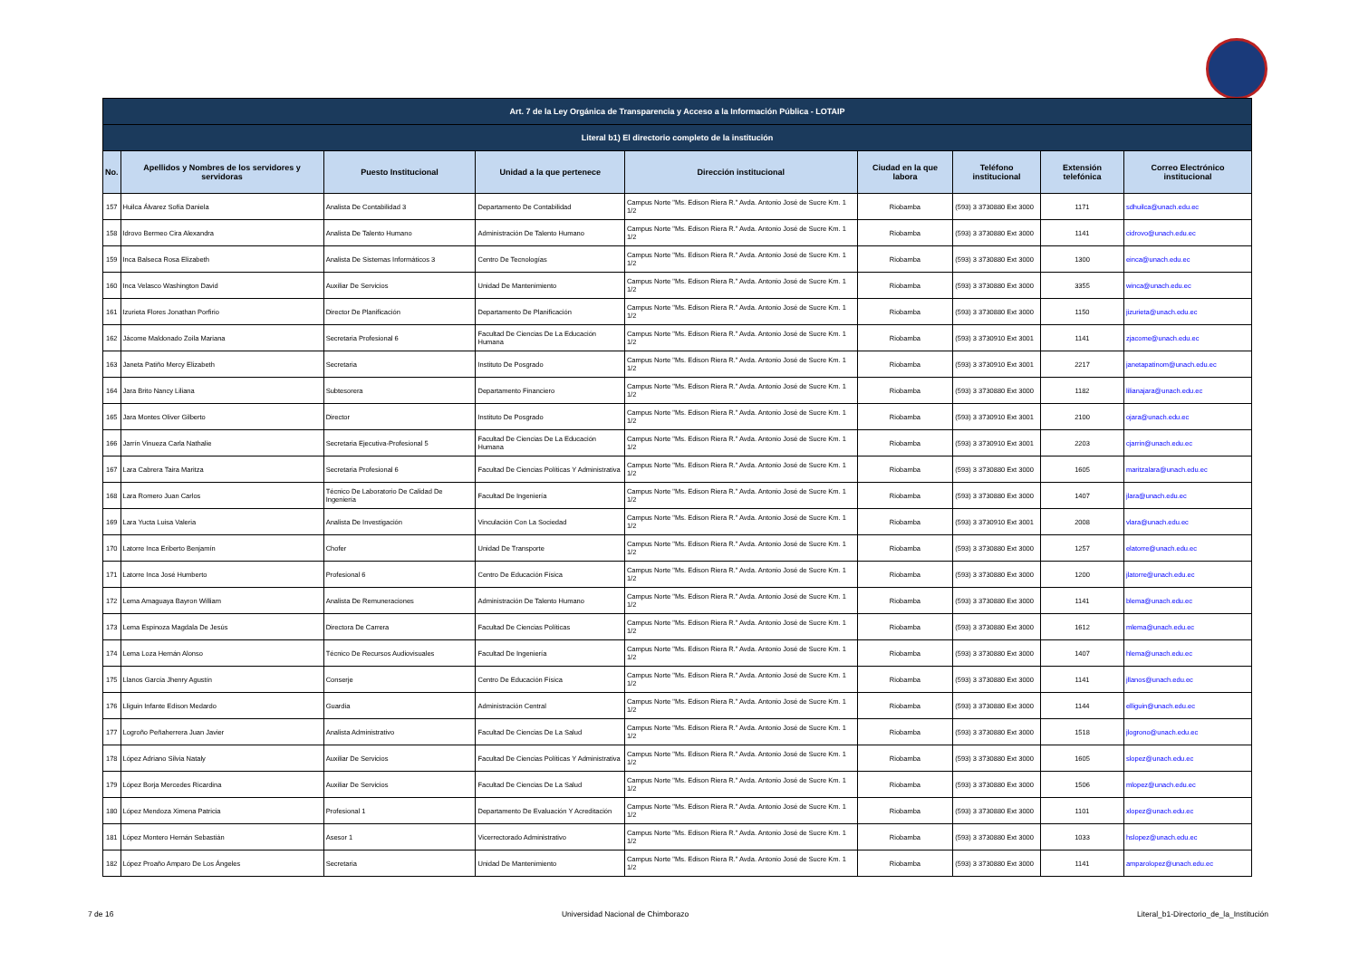| Art. 7 de la Ley Orgánica de Transparencia y Acceso a la Información Pública - LOTAIP | | | | | | | | |
| --- | --- | --- | --- | --- | --- | --- | --- | --- |
| Literal b1) El directorio completo de la institución | | | | | | | | |
| No. | Apellidos y Nombres de los servidores y servidoras | Puesto Institucional | Unidad a la que pertenece | Dirección institucional | Ciudad en la que labora | Teléfono institucional | Extensión telefónica | Correo Electrónico institucional |
| 157 | Huilca Álvarez Sofía Daniela | Analista De Contabilidad 3 | Departamento De Contabilidad | Campus Norte "Ms. Edison Riera R." Avda. Antonio José de Sucre Km. 1 1/2 | Riobamba | (593) 3 3730880 Ext 3000 | 1171 | sdhuilca@unach.edu.ec |
| 158 | Idrovo Bermeo Cira Alexandra | Analista De Talento Humano | Administración De Talento Humano | Campus Norte "Ms. Edison Riera R." Avda. Antonio José de Sucre Km. 1 1/2 | Riobamba | (593) 3 3730880 Ext 3000 | 1141 | cidrovo@unach.edu.ec |
| 159 | Inca Balseca Rosa Elizabeth | Analista De Sistemas Informáticos 3 | Centro De Tecnologías | Campus Norte "Ms. Edison Riera R." Avda. Antonio José de Sucre Km. 1 1/2 | Riobamba | (593) 3 3730880 Ext 3000 | 1300 | einca@unach.edu.ec |
| 160 | Inca Velasco Washington David | Auxiliar De Servicios | Unidad De Mantenimiento | Campus Norte "Ms. Edison Riera R." Avda. Antonio José de Sucre Km. 1 1/2 | Riobamba | (593) 3 3730880 Ext 3000 | 3355 | winca@unach.edu.ec |
| 161 | Izurieta Flores Jonathan Porfirio | Director De Planificación | Departamento De Planificación | Campus Norte "Ms. Edison Riera R." Avda. Antonio José de Sucre Km. 1 1/2 | Riobamba | (593) 3 3730880 Ext 3000 | 1150 | jizurieta@unach.edu.ec |
| 162 | Jácome Maldonado Zoila Mariana | Secretaria Profesional 6 | Facultad De Ciencias De La Educación Humana | Campus Norte "Ms. Edison Riera R." Avda. Antonio José de Sucre Km. 1 1/2 | Riobamba | (593) 3 3730910 Ext 3001 | 1141 | zjacome@unach.edu.ec |
| 163 | Janeta Patiño Mercy Elizabeth | Secretaria | Instituto De Posgrado | Campus Norte "Ms. Edison Riera R." Avda. Antonio José de Sucre Km. 1 1/2 | Riobamba | (593) 3 3730910 Ext 3001 | 2217 | janetapatinom@unach.edu.ec |
| 164 | Jara Brito Nancy Liliana | Subtesorera | Departamento Financiero | Campus Norte "Ms. Edison Riera R." Avda. Antonio José de Sucre Km. 1 1/2 | Riobamba | (593) 3 3730880 Ext 3000 | 1182 | lilianajara@unach.edu.ec |
| 165 | Jara Montes Oliver Gilberto | Director | Instituto De Posgrado | Campus Norte "Ms. Edison Riera R." Avda. Antonio José de Sucre Km. 1 1/2 | Riobamba | (593) 3 3730910 Ext 3001 | 2100 | ojara@unach.edu.ec |
| 166 | Jarrín Vinueza Carla Nathalie | Secretaria Ejecutiva-Profesional 5 | Facultad De Ciencias De La Educación Humana | Campus Norte "Ms. Edison Riera R." Avda. Antonio José de Sucre Km. 1 1/2 | Riobamba | (593) 3 3730910 Ext 3001 | 2203 | cjarrin@unach.edu.ec |
| 167 | Lara Cabrera Taira Maritza | Secretaria Profesional 6 | Facultad De Ciencias Políticas Y Administrativa | Campus Norte "Ms. Edison Riera R." Avda. Antonio José de Sucre Km. 1 1/2 | Riobamba | (593) 3 3730880 Ext 3000 | 1605 | maritzalara@unach.edu.ec |
| 168 | Lara Romero Juan Carlos | Técnico De Laboratorio De Calidad De Ingeniería | Facultad De Ingeniería | Campus Norte "Ms. Edison Riera R." Avda. Antonio José de Sucre Km. 1 1/2 | Riobamba | (593) 3 3730880 Ext 3000 | 1407 | jlara@unach.edu.ec |
| 169 | Lara Yucta Luisa Valeria | Analista De Investigación | Vinculación Con La Sociedad | Campus Norte "Ms. Edison Riera R." Avda. Antonio José de Sucre Km. 1 1/2 | Riobamba | (593) 3 3730910 Ext 3001 | 2008 | vlara@unach.edu.ec |
| 170 | Latorre Inca Eriberto Benjamín | Chofer | Unidad De Transporte | Campus Norte "Ms. Edison Riera R." Avda. Antonio José de Sucre Km. 1 1/2 | Riobamba | (593) 3 3730880 Ext 3000 | 1257 | elatorre@unach.edu.ec |
| 171 | Latorre Inca José Humberto | Profesional 6 | Centro De Educación Física | Campus Norte "Ms. Edison Riera R." Avda. Antonio José de Sucre Km. 1 1/2 | Riobamba | (593) 3 3730880 Ext 3000 | 1200 | jlatorre@unach.edu.ec |
| 172 | Lema Amaguaya Bayron William | Analista De Remuneraciones | Administración De Talento Humano | Campus Norte "Ms. Edison Riera R." Avda. Antonio José de Sucre Km. 1 1/2 | Riobamba | (593) 3 3730880 Ext 3000 | 1141 | blema@unach.edu.ec |
| 173 | Lema Espinoza Magdala De Jesús | Directora De Carrera | Facultad De Ciencias Políticas | Campus Norte "Ms. Edison Riera R." Avda. Antonio José de Sucre Km. 1 1/2 | Riobamba | (593) 3 3730880 Ext 3000 | 1612 | mlema@unach.edu.ec |
| 174 | Lema Loza Hernán Alonso | Técnico De Recursos Audiovisuales | Facultad De Ingeniería | Campus Norte "Ms. Edison Riera R." Avda. Antonio José de Sucre Km. 1 1/2 | Riobamba | (593) 3 3730880 Ext 3000 | 1407 | hlema@unach.edu.ec |
| 175 | Llanos García Jhenry Agustín | Conserje | Centro De Educación Física | Campus Norte "Ms. Edison Riera R." Avda. Antonio José de Sucre Km. 1 1/2 | Riobamba | (593) 3 3730880 Ext 3000 | 1141 | jllanos@unach.edu.ec |
| 176 | Lliguin Infante Edison Medardo | Guardia | Administración Central | Campus Norte "Ms. Edison Riera R." Avda. Antonio José de Sucre Km. 1 1/2 | Riobamba | (593) 3 3730880 Ext 3000 | 1144 | elliguin@unach.edu.ec |
| 177 | Logroño Peñaherrera Juan Javier | Analista Administrativo | Facultad De Ciencias De La Salud | Campus Norte "Ms. Edison Riera R." Avda. Antonio José de Sucre Km. 1 1/2 | Riobamba | (593) 3 3730880 Ext 3000 | 1518 | jlogrono@unach.edu.ec |
| 178 | López Adriano Silvia Nataly | Auxiliar De Servicios | Facultad De Ciencias Políticas Y Administrativa | Campus Norte "Ms. Edison Riera R." Avda. Antonio José de Sucre Km. 1 1/2 | Riobamba | (593) 3 3730880 Ext 3000 | 1605 | slopez@unach.edu.ec |
| 179 | López Borja Mercedes Ricardina | Auxiliar De Servicios | Facultad De Ciencias De La Salud | Campus Norte "Ms. Edison Riera R." Avda. Antonio José de Sucre Km. 1 1/2 | Riobamba | (593) 3 3730880 Ext 3000 | 1506 | mlopez@unach.edu.ec |
| 180 | López Mendoza Ximena Patricia | Profesional 1 | Departamento De Evaluación Y Acreditación | Campus Norte "Ms. Edison Riera R." Avda. Antonio José de Sucre Km. 1 1/2 | Riobamba | (593) 3 3730880 Ext 3000 | 1101 | xlopez@unach.edu.ec |
| 181 | López Montero Hernán Sebastián | Asesor 1 | Vicerrectorado Administrativo | Campus Norte "Ms. Edison Riera R." Avda. Antonio José de Sucre Km. 1 1/2 | Riobamba | (593) 3 3730880 Ext 3000 | 1033 | hslopez@unach.edu.ec |
| 182 | López Proaño Amparo De Los Ángeles | Secretaria | Unidad De Mantenimiento | Campus Norte "Ms. Edison Riera R." Avda. Antonio José de Sucre Km. 1 1/2 | Riobamba | (593) 3 3730880 Ext 3000 | 1141 | amparolopez@unach.edu.ec |
7 de 16 Universidad Nacional de Chimborazo Literal_b1-Directorio_de_la_Institución